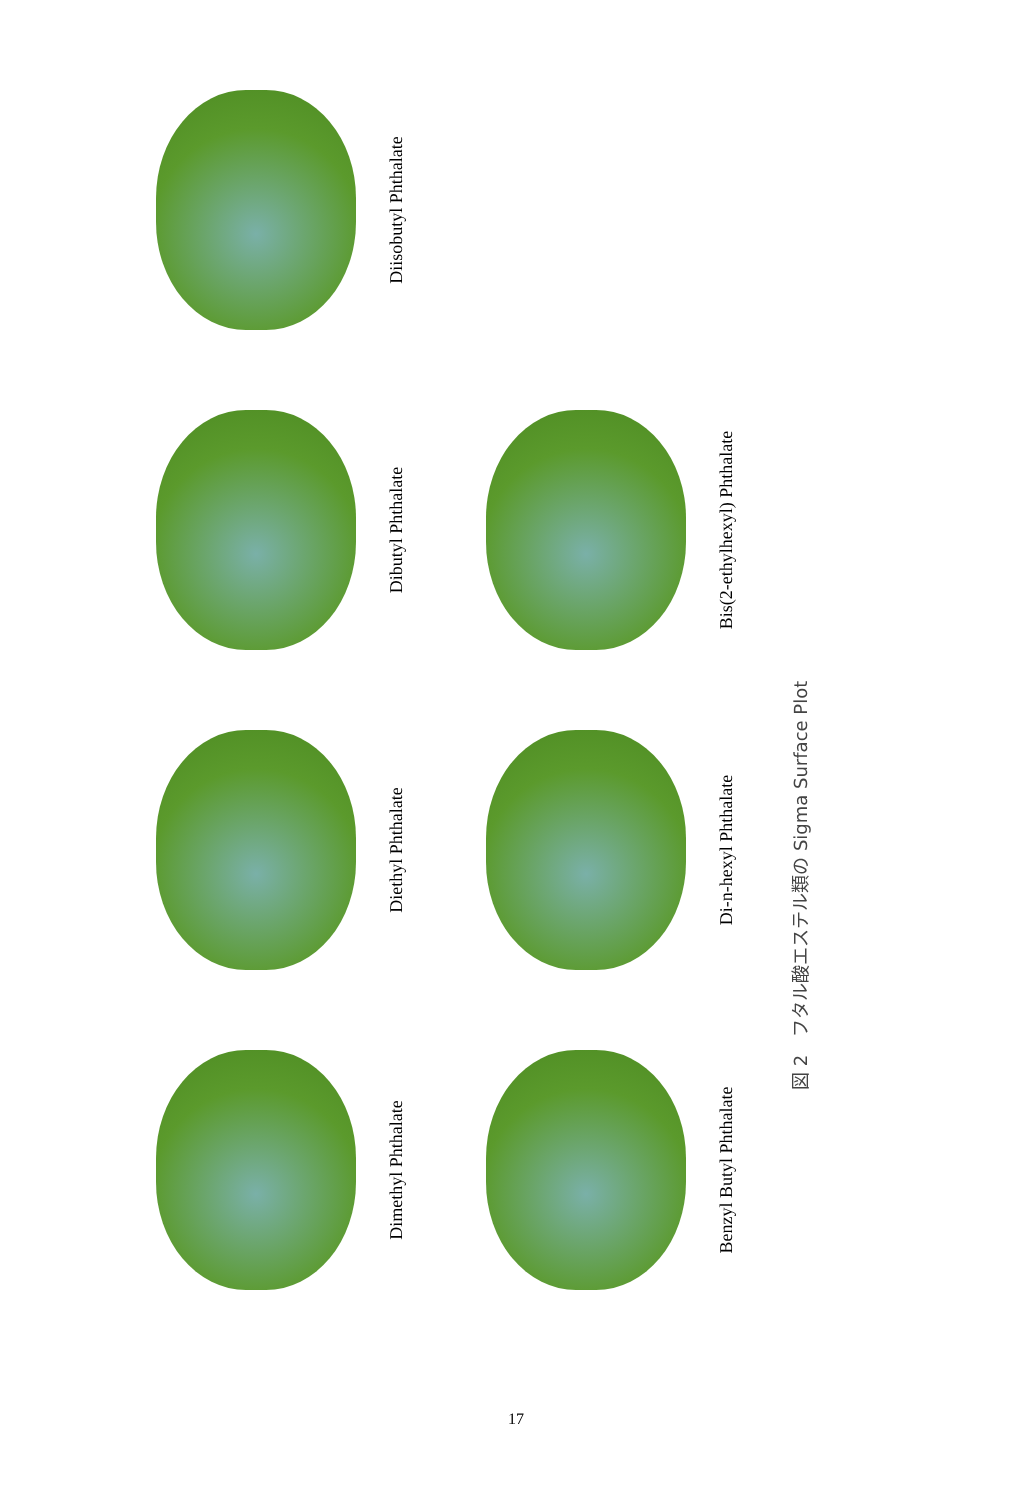Dimethyl Phthalate
Diethyl Phthalate
Dibutyl Phthalate
Diisobutyl Phthalate
Benzyl Butyl Phthalate
Di-n-hexyl Phthalate
Bis(2-ethylhexyl) Phthalate
図 2　フタル酸エステル類の Sigma Surface Plot
17